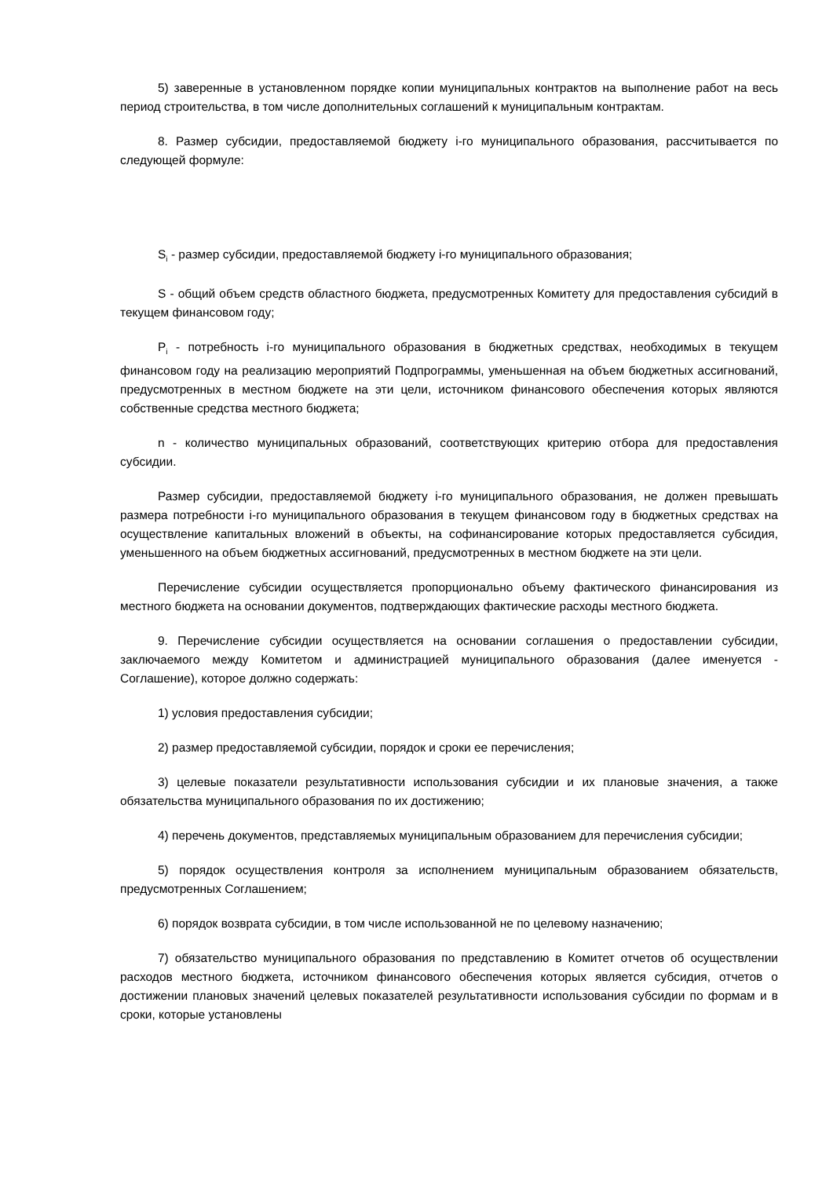5) заверенные в установленном порядке копии муниципальных контрактов на выполнение работ на весь период строительства, в том числе дополнительных соглашений к муниципальным контрактам.
8. Размер субсидии, предоставляемой бюджету i-го муниципального образования, рассчитывается по следующей формуле:
S<sub>i</sub> - размер субсидии, предоставляемой бюджету i-го муниципального образования;
S - общий объем средств областного бюджета, предусмотренных Комитету для предоставления субсидий в текущем финансовом году;
P<sub>i</sub> - потребность i-го муниципального образования в бюджетных средствах, необходимых в текущем финансовом году на реализацию мероприятий Подпрограммы, уменьшенная на объем бюджетных ассигнований, предусмотренных в местном бюджете на эти цели, источником финансового обеспечения которых являются собственные средства местного бюджета;
n - количество муниципальных образований, соответствующих критерию отбора для предоставления субсидии.
Размер субсидии, предоставляемой бюджету i-го муниципального образования, не должен превышать размера потребности i-го муниципального образования в текущем финансовом году в бюджетных средствах на осуществление капитальных вложений в объекты, на софинансирование которых предоставляется субсидия, уменьшенного на объем бюджетных ассигнований, предусмотренных в местном бюджете на эти цели.
Перечисление субсидии осуществляется пропорционально объему фактического финансирования из местного бюджета на основании документов, подтверждающих фактические расходы местного бюджета.
9. Перечисление субсидии осуществляется на основании соглашения о предоставлении субсидии, заключаемого между Комитетом и администрацией муниципального образования (далее именуется - Соглашение), которое должно содержать:
1) условия предоставления субсидии;
2) размер предоставляемой субсидии, порядок и сроки ее перечисления;
3) целевые показатели результативности использования субсидии и их плановые значения, а также обязательства муниципального образования по их достижению;
4) перечень документов, представляемых муниципальным образованием для перечисления субсидии;
5) порядок осуществления контроля за исполнением муниципальным образованием обязательств, предусмотренных Соглашением;
6) порядок возврата субсидии, в том числе использованной не по целевому назначению;
7) обязательство муниципального образования по представлению в Комитет отчетов об осуществлении расходов местного бюджета, источником финансового обеспечения которых является субсидия, отчетов о достижении плановых значений целевых показателей результативности использования субсидии по формам и в сроки, которые установлены